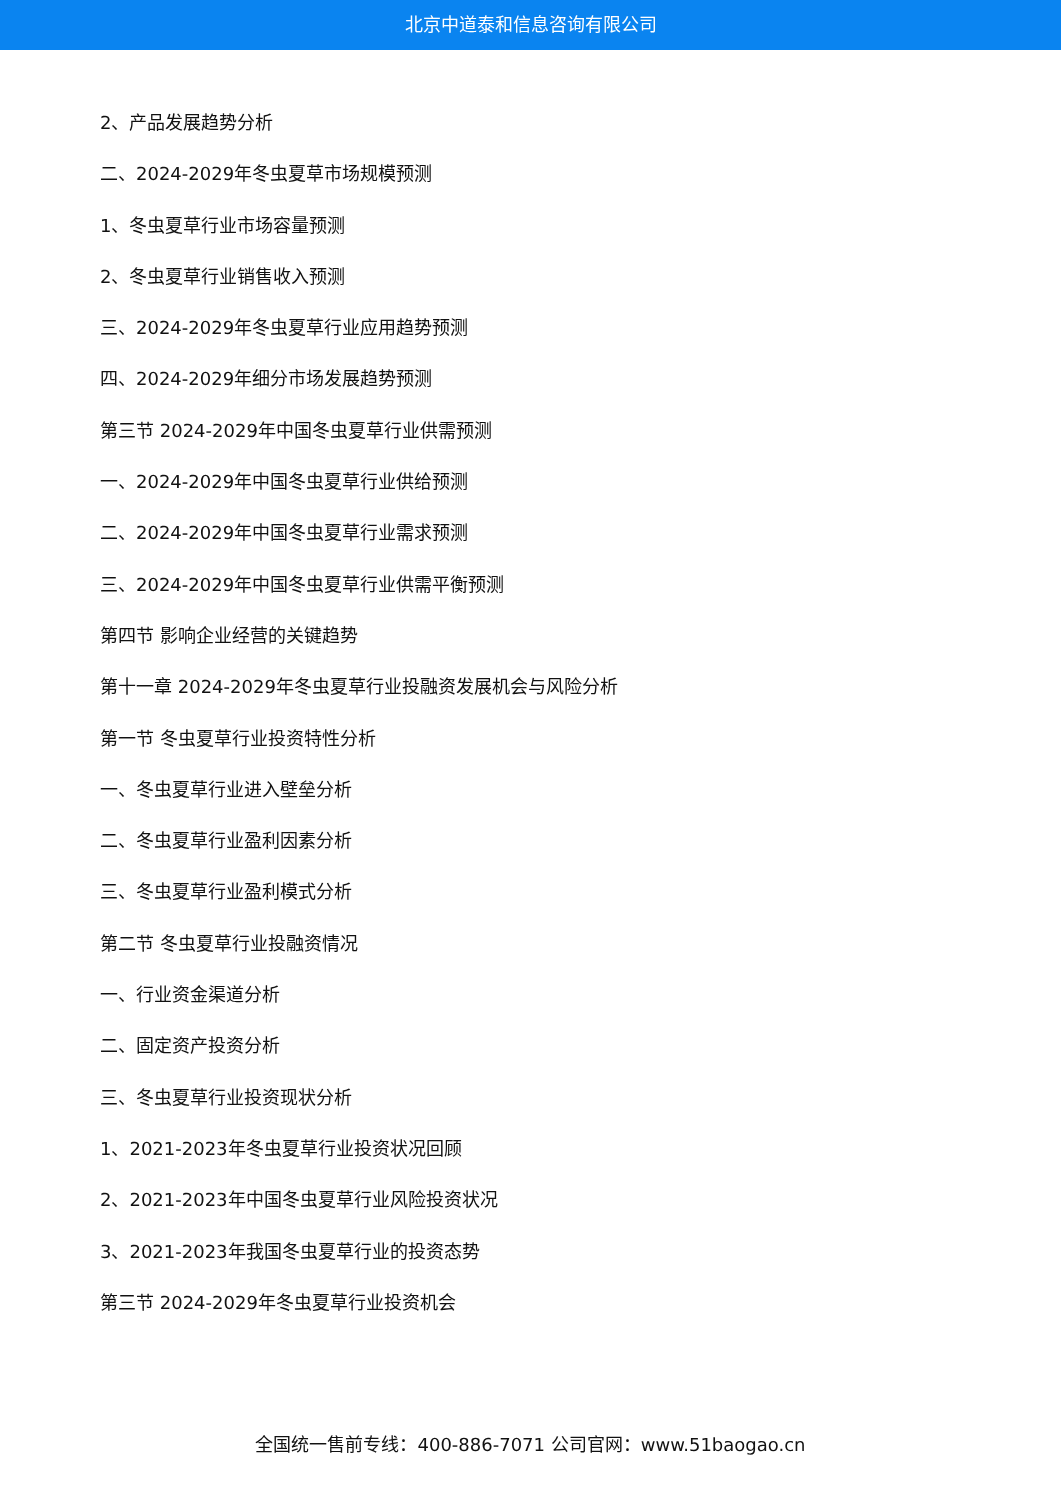北京中道泰和信息咨询有限公司
2、产品发展趋势分析
二、2024-2029年冬虫夏草市场规模预测
1、冬虫夏草行业市场容量预测
2、冬虫夏草行业销售收入预测
三、2024-2029年冬虫夏草行业应用趋势预测
四、2024-2029年细分市场发展趋势预测
第三节 2024-2029年中国冬虫夏草行业供需预测
一、2024-2029年中国冬虫夏草行业供给预测
二、2024-2029年中国冬虫夏草行业需求预测
三、2024-2029年中国冬虫夏草行业供需平衡预测
第四节 影响企业经营的关键趋势
第十一章 2024-2029年冬虫夏草行业投融资发展机会与风险分析
第一节 冬虫夏草行业投资特性分析
一、冬虫夏草行业进入壁垒分析
二、冬虫夏草行业盈利因素分析
三、冬虫夏草行业盈利模式分析
第二节 冬虫夏草行业投融资情况
一、行业资金渠道分析
二、固定资产投资分析
三、冬虫夏草行业投资现状分析
1、2021-2023年冬虫夏草行业投资状况回顾
2、2021-2023年中国冬虫夏草行业风险投资状况
3、2021-2023年我国冬虫夏草行业的投资态势
第三节 2024-2029年冬虫夏草行业投资机会
全国统一售前专线：400-886-7071 公司官网：www.51baogao.cn